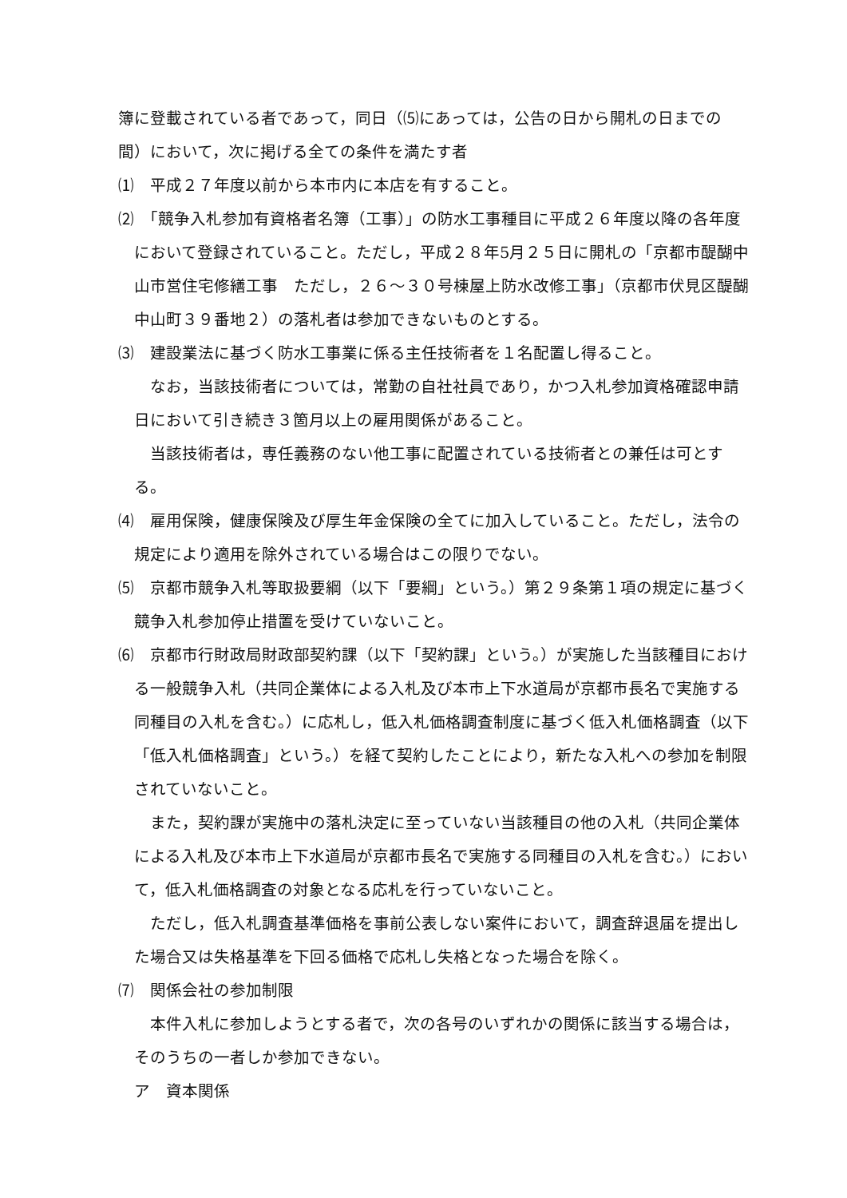簿に登載されている者であって，同日（⑸にあっては，公告の日から開札の日までの間）において，次に掲げる全ての条件を満たす者
⑴　平成２７年度以前から本市内に本店を有すること。
⑵　「競争入札参加有資格者名簿（工事）」の防水工事種目に平成２６年度以降の各年度において登録されていること。ただし，平成２８年5月２５日に開札の「京都市醍醐中山市営住宅修繕工事　ただし，２６～３０号棟屋上防水改修工事」（京都市伏見区醍醐中山町３９番地２）の落札者は参加できないものとする。
⑶　建設業法に基づく防水工事業に係る主任技術者を１名配置し得ること。
なお，当該技術者については，常勤の自社社員であり，かつ入札参加資格確認申請日において引き続き３箇月以上の雇用関係があること。
当該技術者は，専任義務のない他工事に配置されている技術者との兼任は可とする。
⑷　雇用保険，健康保険及び厚生年金保険の全てに加入していること。ただし，法令の規定により適用を除外されている場合はこの限りでない。
⑸　京都市競争入札等取扱要綱（以下「要綱」という。）第２９条第１項の規定に基づく競争入札参加停止措置を受けていないこと。
⑹　京都市行財政局財政部契約課（以下「契約課」という。）が実施した当該種目における一般競争入札（共同企業体による入札及び本市上下水道局が京都市長名で実施する同種目の入札を含む。）に応札し，低入札価格調査制度に基づく低入札価格調査（以下「低入札価格調査」という。）を経て契約したことにより，新たな入札への参加を制限されていないこと。
また，契約課が実施中の落札決定に至っていない当該種目の他の入札（共同企業体による入札及び本市上下水道局が京都市長名で実施する同種目の入札を含む。）において，低入札価格調査の対象となる応札を行っていないこと。
ただし，低入札調査基準価格を事前公表しない案件において，調査辞退届を提出した場合又は失格基準を下回る価格で応札し失格となった場合を除く。
⑺　関係会社の参加制限
本件入札に参加しようとする者で，次の各号のいずれかの関係に該当する場合は，そのうちの一者しか参加できない。
ア　資本関係